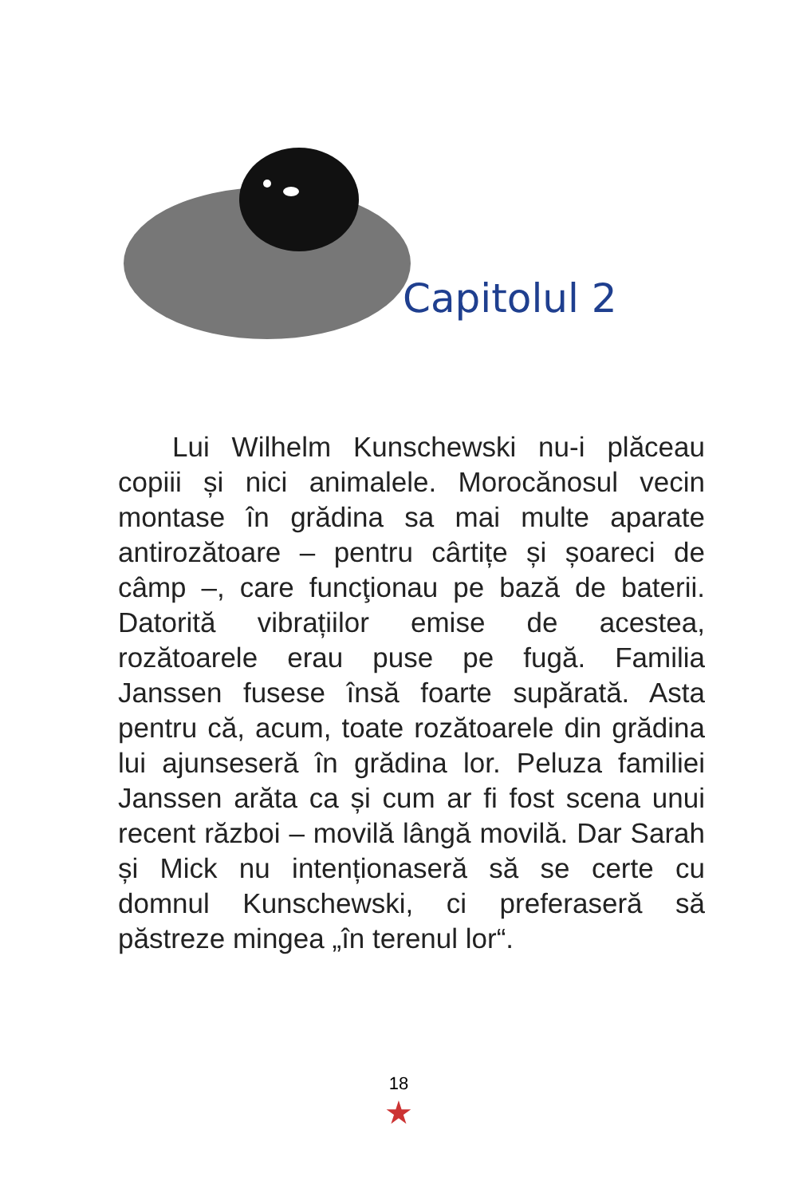Capitolul 2
Lui Wilhelm Kunschewski nu-i plăceau copiii și nici animalele. Morocănosul vecin montase în grădina sa mai multe aparate antirozătoare – pentru cârtițe și șoareci de câmp –, care funcţionau pe bază de baterii. Datorită vibrațiilor emise de acestea, rozătoarele erau puse pe fugă. Familia Janssen fusese însă foarte supărată. Asta pentru că, acum, toate rozătoarele din grădina lui ajunseseră în grădina lor. Peluza familiei Janssen arăta ca și cum ar fi fost scena unui recent război – movilă lângă movilă. Dar Sarah și Mick nu intenționaseră să se certe cu domnul Kunschewski, ci preferaseră să păstreze mingea „în terenul lor“.
18
★